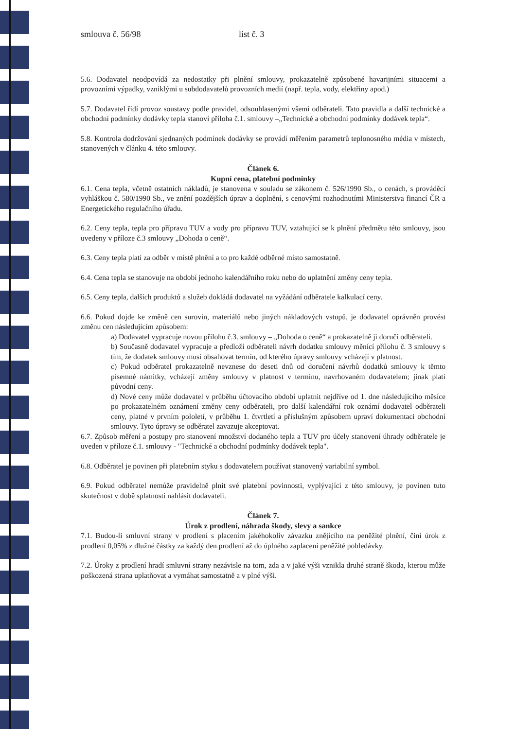smlouva č. 56/98 list č. 3
5.6. Dodavatel neodpovídá za nedostatky při plnění smlouvy, prokazatelně způsobené havarijními situacemi a provozními výpadky, vzniklými u subdodavatelů provozních medií (např. tepla, vody, elektřiny apod.)
5.7. Dodavatel řídí provoz soustavy podle pravidel, odsouhlasenými všemi odběrateli. Tato pravidla a další technické a obchodní podmínky dodávky tepla stanoví příloha č.1. smlouvy –„Technické a obchodní podmínky dodávek tepla“.
5.8. Kontrola dodržování sjednaných podmínek dodávky se provádí měřením parametrů teplonosného média v místech, stanovených v článku 4. této smlouvy.
Článek 6.
Kupní cena, platební podmínky
6.1. Cena tepla, včetně ostatních nákladů, je stanovena v souladu se zákonem č. 526/1990 Sb., o cenách, s prováděcí vyhláškou č. 580/1990 Sb., ve znění pozdějších úprav a doplnění, s cenovými rozhodnutími Ministerstva financí ČR a Energetického regulačního úřadu.
6.2. Ceny tepla, tepla pro přípravu TUV a vody pro přípravu TUV, vztahující se k plnění předmětu této smlouvy, jsou uvedeny v příloze č.3 smlouvy „Dohoda o ceně“.
6.3. Ceny tepla platí za odběr v místě plnění a to pro každé odběrné místo samostatně.
6.4. Cena tepla se stanovuje na období jednoho kalendářního roku nebo do uplatnění změny ceny tepla.
6.5. Ceny tepla, dalších produktů a služeb dokládá dodavatel na vyžádání odběratele kalkulací ceny.
6.6. Pokud dojde ke změně cen surovin, materiálů nebo jiných nákladových vstupů, je dodavatel oprávněn provést změnu cen následujícím způsobem:
a) Dodavatel vypracuje novou přílohu č.3. smlouvy – „Dohoda o ceně“ a prokazatelně ji doručí odběrateli.
b) Současně dodavatel vypracuje a předloží odběrateli návrh dodatku smlouvy měnící přílohu č. 3 smlouvy s tím, že dodatek smlouvy musí obsahovat termín, od kterého úpravy smlouvy vcházejí v platnost.
c) Pokud odběratel prokazatelně nevznese do deseti dnů od doručení návrhů dodatků smlouvy k těmto písemné námitky, vcházejí změny smlouvy v platnost v termínu, navrhovaném dodavatelem; jinak platí původní ceny.
d) Nové ceny může dodavatel v průběhu účtovacího období uplatnit nejdříve od 1. dne následujícího měsíce po prokazatelném oznámení změny ceny odběrateli, pro další kalendářní rok oznámí dodavatel odběrateli ceny, platné v prvním pololetí, v průběhu 1. čtvrtletí a příslušným způsobem upraví dokumentaci obchodní smlouvy. Tyto úpravy se odběratel zavazuje akceptovat.
6.7. Způsob měření a postupy pro stanovení množství dodaného tepla a TUV pro účely stanovení úhrady odběratele je uveden v příloze č.1. smlouvy - "Technické a obchodní podmínky dodávek tepla".
6.8. Odběratel je povinen při platebním styku s dodavatelem používat stanovený variabilní symbol.
6.9. Pokud odběratel nemůže pravidelně plnit své platební povinnosti, vyplývající z této smlouvy, je povinen tuto skutečnost v době splatnosti nahlásit dodavateli.
Článek 7.
Úrok z prodlení, náhrada škody, slevy a sankce
7.1. Budou-li smluvní strany v prodlení s placením jakéhokoliv závazku znějícího na peněžité plnění, činí úrok z prodlení 0,05% z dlužné částky za každý den prodlení až do úplného zaplacení peněžité pohledávky.
7.2. Úroky z prodlení hradí smluvní strany nezávisle na tom, zda a v jaké výši vznikla druhé straně škoda, kterou může poškozená strana uplatňovat a vymáhat samostatně a v plné výši.